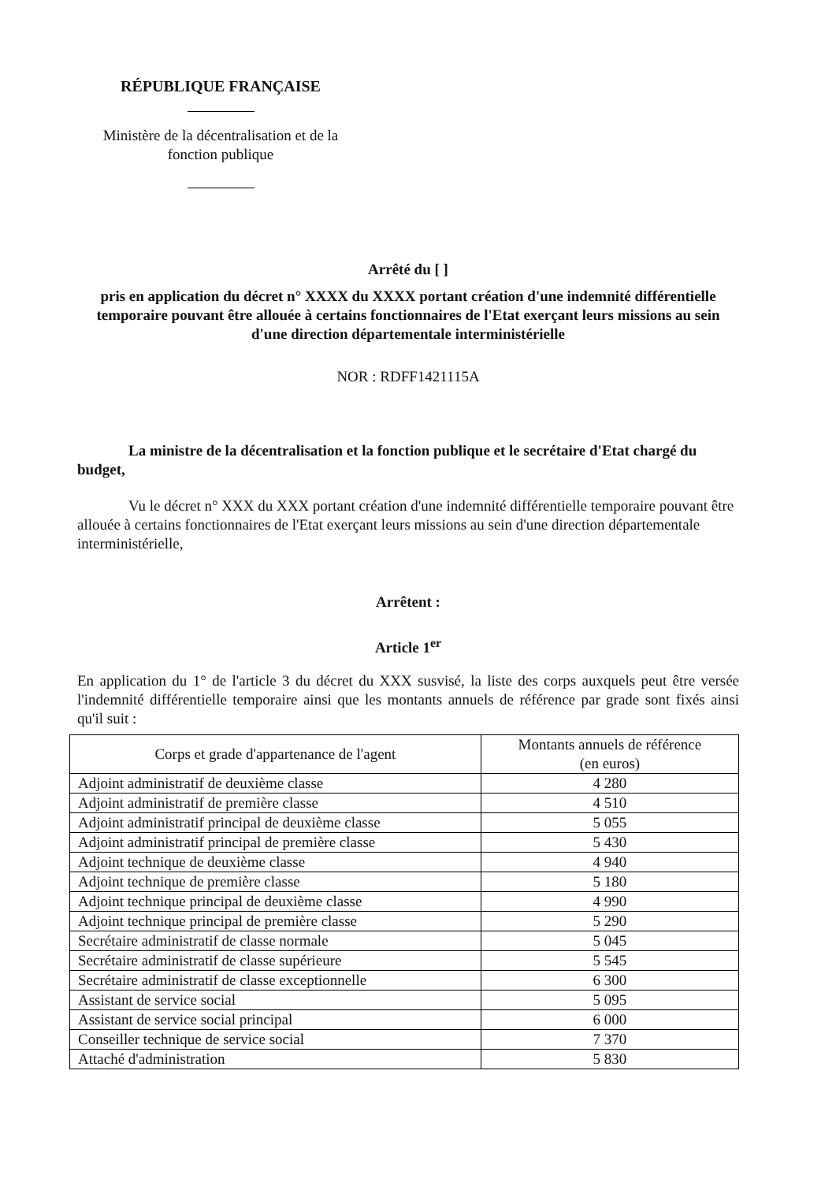RÉPUBLIQUE FRANÇAISE
Ministère de la décentralisation et de la fonction publique
Arrêté du [ ]
pris en application du décret n° XXXX du XXXX portant création d'une indemnité différentielle temporaire pouvant être allouée à certains fonctionnaires de l'Etat exerçant leurs missions au sein d'une direction départementale interministérielle
NOR : RDFF1421115A
La ministre de la décentralisation et la fonction publique et le secrétaire d'Etat chargé du budget,
Vu le décret n° XXX du XXX portant création d'une indemnité différentielle temporaire pouvant être allouée à certains fonctionnaires de l'Etat exerçant leurs missions au sein d'une direction départementale interministérielle,
Arrêtent :
Article 1<sup>er</sup>
En application du 1° de l'article 3 du décret du XXX susvisé, la liste des corps auxquels peut être versée l'indemnité différentielle temporaire ainsi que les montants annuels de référence par grade sont fixés ainsi qu'il suit :
| Corps et grade d'appartenance de l'agent | Montants annuels de référence (en euros) |
| --- | --- |
| Adjoint administratif de deuxième classe | 4 280 |
| Adjoint administratif de première classe | 4 510 |
| Adjoint administratif principal de deuxième classe | 5 055 |
| Adjoint administratif principal de première classe | 5 430 |
| Adjoint technique de deuxième classe | 4 940 |
| Adjoint technique de première classe | 5 180 |
| Adjoint technique principal de deuxième classe | 4 990 |
| Adjoint technique principal de première classe | 5 290 |
| Secrétaire administratif de classe normale | 5 045 |
| Secrétaire administratif de classe supérieure | 5 545 |
| Secrétaire administratif de classe exceptionnelle | 6 300 |
| Assistant de service social | 5 095 |
| Assistant de service social principal | 6 000 |
| Conseiller technique de service social | 7 370 |
| Attaché d'administration | 5 830 |